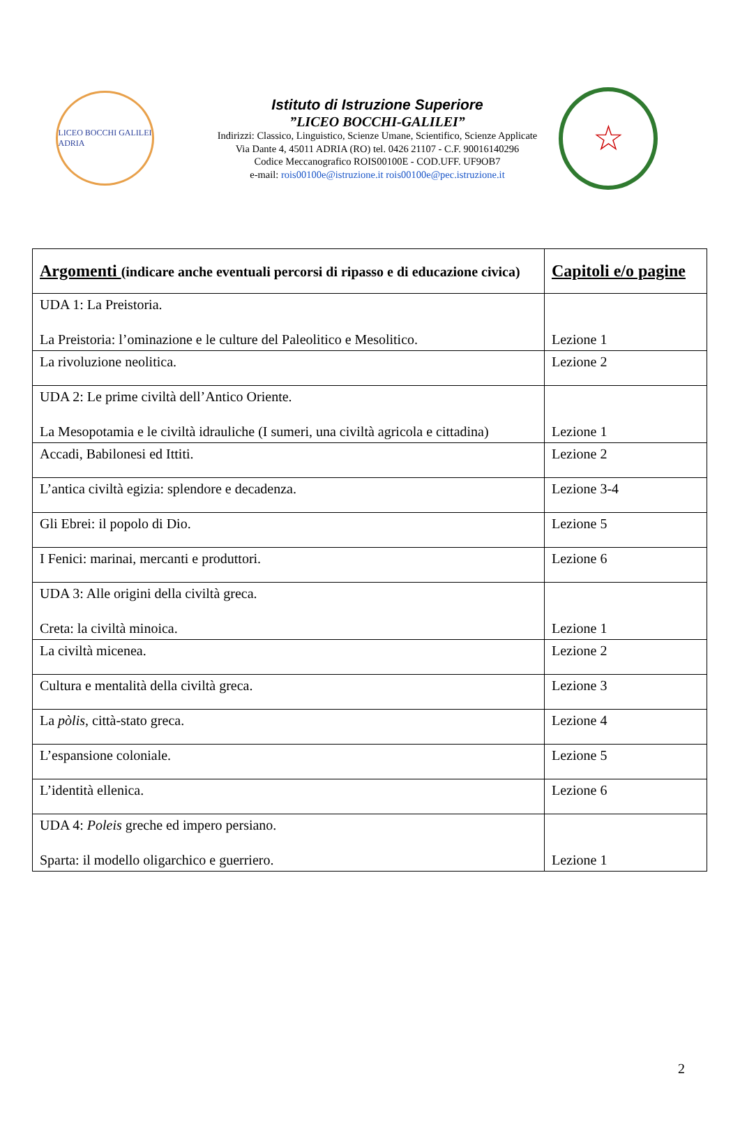LICEO BOCCHI GALILEI
ADRIA
Istituto di Istruzione Superiore
”LICEO BOCCHI-GALILEI”
Indirizzi: Classico, Linguistico, Scienze Umane, Scientifico, Scienze Applicate
Via Dante 4, 45011 ADRIA (RO) tel. 0426 21107 - C.F. 90016140296
Codice Meccanografico ROIS00100E - COD.UFF. UF9OB7
e-mail: rois00100e@istruzione.it rois00100e@pec.istruzione.it
☆
| Argomenti (indicare anche eventuali percorsi di ripasso e di educazione civica) | Capitoli e/o pagine |
| --- | --- |
| UDA 1: La Preistoria. La Preistoria: l’ominazione e le culture del Paleolitico e Mesolitico. | Lezione 1 |
| La rivoluzione neolitica. | Lezione 2 |
| UDA 2: Le prime civiltà dell’Antico Oriente. La Mesopotamia e le civiltà idrauliche (I sumeri, una civiltà agricola e cittadina) | Lezione 1 |
| Accadi, Babilonesi ed Ittiti. | Lezione 2 |
| L’antica civiltà egizia: splendore e decadenza. | Lezione 3-4 |
| Gli Ebrei: il popolo di Dio. | Lezione 5 |
| I Fenici: marinai, mercanti e produttori. | Lezione 6 |
| UDA 3: Alle origini della civiltà greca. Creta: la civiltà minoica. | Lezione 1 |
| La civiltà micenea. | Lezione 2 |
| Cultura e mentalità della civiltà greca. | Lezione 3 |
| La pòlis , città-stato greca. | Lezione 4 |
| L’espansione coloniale. | Lezione 5 |
| L’identità ellenica. | Lezione 6 |
| UDA 4: Poleis greche ed impero persiano. Sparta: il modello oligarchico e guerriero. | Lezione 1 |
2